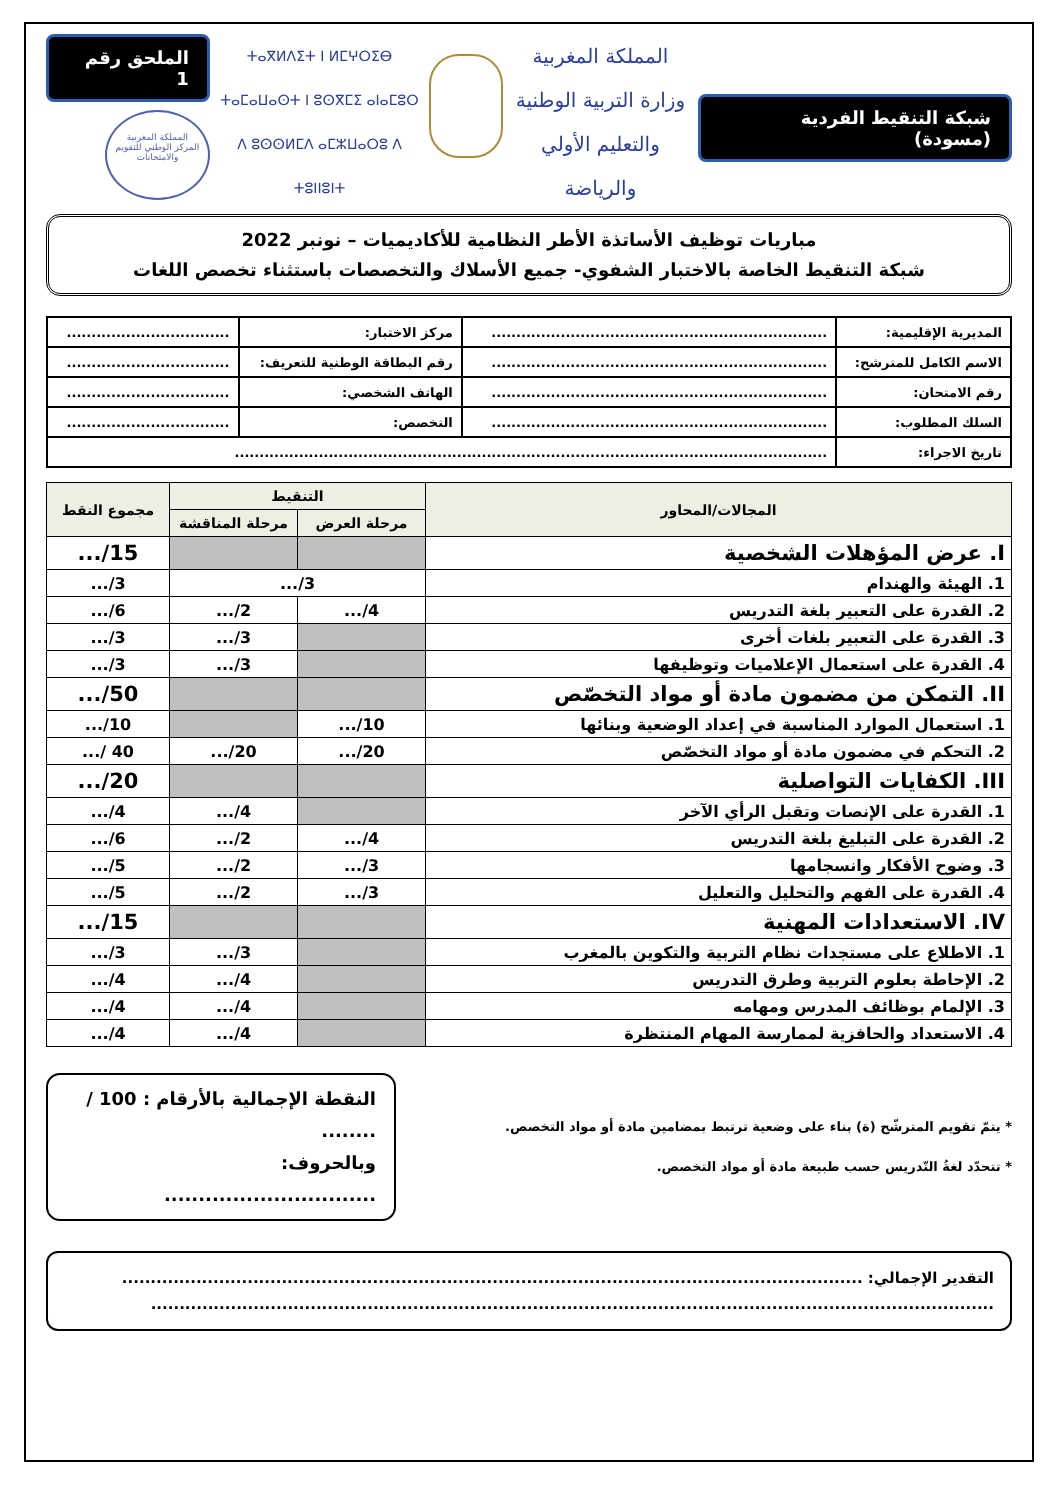شبكة التنقيط الفردية (مسودة)
المملكة المغربية
وزارة التربية الوطنية
والتعليم الأولي والرياضة
ⵜⴰⴳⵍⴷⵉⵜ ⵏ ⵍⵎⵖⵔⵉⴱ
ⵜⴰⵎⴰⵡⴰⵙⵜ ⵏ ⵓⵙⴳⵎⵉ ⴰⵏⴰⵎⵓⵔ
ⴷ ⵓⵙⵙⵍⵎⴷ ⴰⵎⵣⵡⴰⵔⵓ ⴷ ⵜⵓⵏⵏⵓⵏⵜ
الملحق رقم 1
المملكة المغربية
المركز الوطني للتقويم والامتحانات
مباريات توظيف الأساتذة الأطر النظامية للأكاديميات – نونبر 2022
شبكة التنقيط الخاصة بالاختبار الشفوي- جميع الأسلاك والتخصصات باستثناء تخصص اللغات
| المديرية الإقليمية: | .................................................................... | مركز الاختبار: | ................................. |
| الاسم الكامل للمترشح: | .................................................................... | رقم البطاقة الوطنية للتعريف: | ................................. |
| رقم الامتحان: | .................................................................... | الهاتف الشخصي: | ................................. |
| السلك المطلوب: | .................................................................... | التخصص: | ................................. |
| تاريخ الاجراء: | ........................................................................................................................ | | |
| المجالات/المحاور | التنقيط | | مجموع النقط |
| --- | --- | --- | --- |
| | مرحلة العرض | مرحلة المناقشة | |
| I. عرض المؤهلات الشخصية | | | 15/... |
| 1. الهيئة والهندام | 3/... | | 3/... |
| 2. القدرة على التعبير بلغة التدريس | 4/... | 2/... | 6/... |
| 3. القدرة على التعبير بلغات أخرى | | 3/... | 3/... |
| 4. القدرة على استعمال الإعلاميات وتوظيفها | | 3/... | 3/... |
| II. التمكن من مضمون مادة أو مواد التخصّص | | | 50/... |
| 1. استعمال الموارد المناسبة في إعداد الوضعية وبنائها | 10/... | | 10/... |
| 2. التحكم في مضمون مادة أو مواد التخصّص | 20/... | 20/... | 40 /... |
| III. الكفايات التواصلية | | | 20/... |
| 1. القدرة على الإنصات وتقبل الرأي الآخر | | 4/... | 4/... |
| 2. القدرة على التبليغ بلغة التدريس | 4/... | 2/... | 6/... |
| 3. وضوح الأفكار وانسجامها | 3/... | 2/... | 5/... |
| 4. القدرة على الفهم والتحليل والتعليل | 3/... | 2/... | 5/... |
| IV. الاستعدادات المهنية | | | 15/... |
| 1. الاطلاع على مستجدات نظام التربية والتكوين بالمغرب | | 3/... | 3/... |
| 2. الإحاطة بعلوم التربية وطرق التدريس | | 4/... | 4/... |
| 3. الإلمام بوظائف المدرس ومهامه | | 4/... | 4/... |
| 4. الاستعداد والحافزية لممارسة المهام المنتظرة | | 4/... | 4/... |
* يتمّ تقويم المترشّح (ة) بناء على وضعية ترتبط بمضامين مادة أو مواد التخصص.
* تتحدّد لغةُ التّدريس حسب طبيعة مادة أو مواد التخصص.
النقطة الإجمالية بالأرقام : 100 / ........
وبالحروف: ...............................
التقدير الإجمالي: ..................................................................................................................................
....................................................................................................................................................